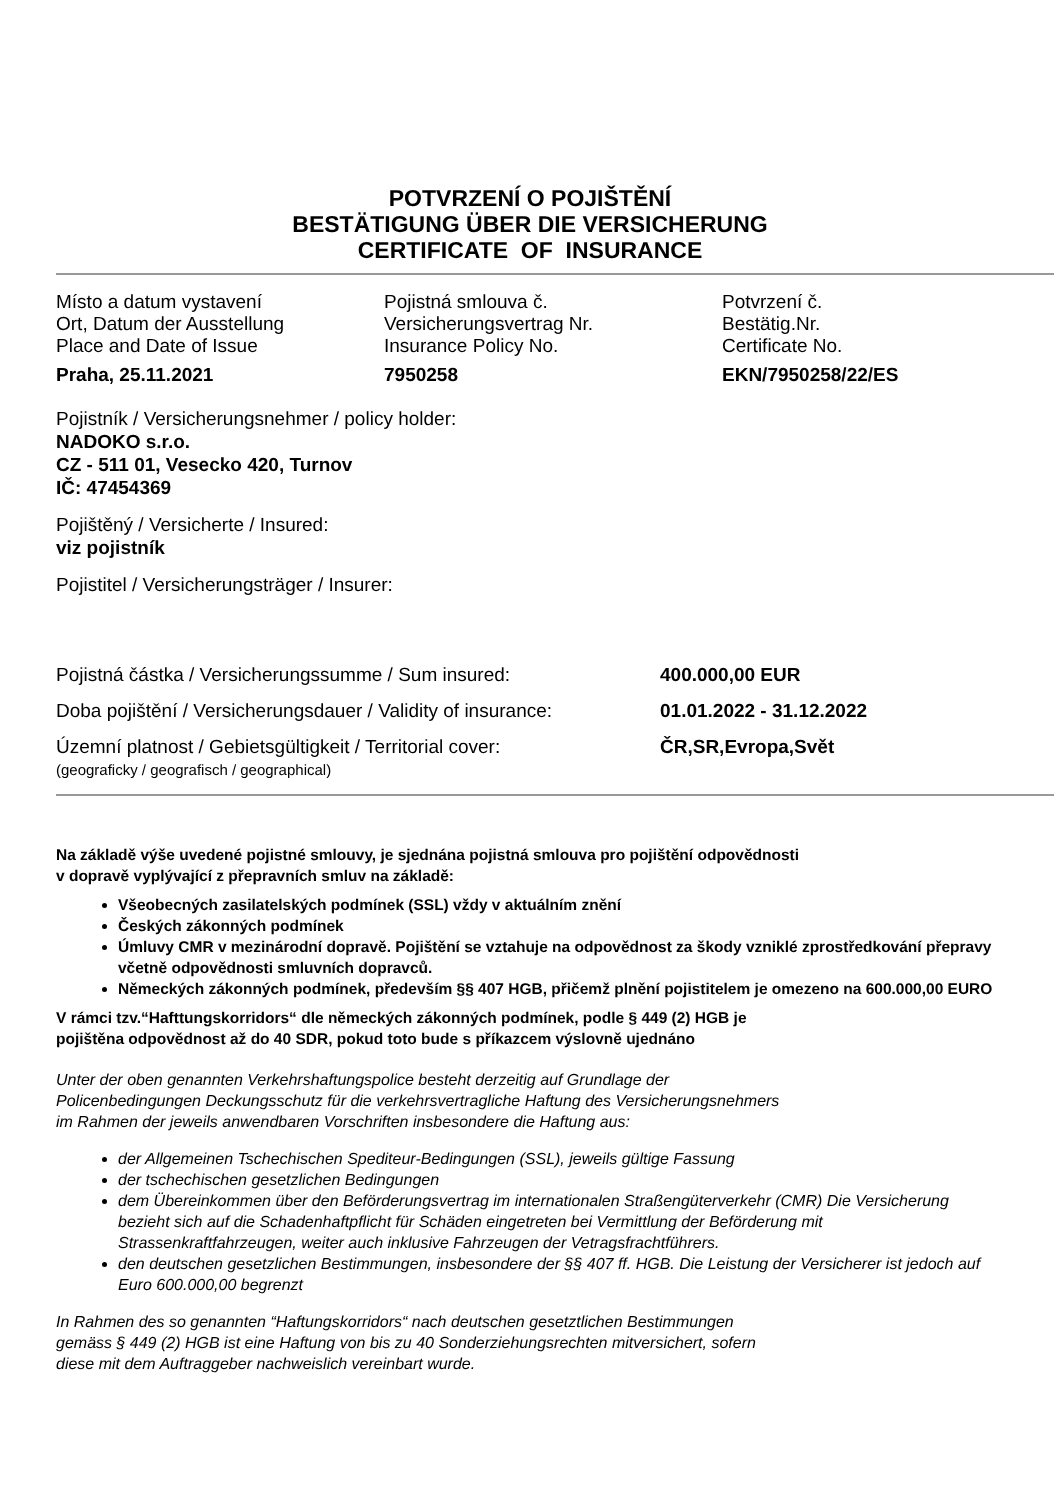POTVRZENÍ O POJIŠTĚNÍ
BESTÄTIGUNG ÜBER DIE VERSICHERUNG
CERTIFICATE OF INSURANCE
Místo a datum vystavení
Ort, Datum der Ausstellung
Place and Date of Issue
Praha, 25.11.2021
Pojistná smlouva č.
Versicherungsvertrag Nr.
Insurance Policy No.
7950258
Potvrzení č.
Bestätig.Nr.
Certificate No.
EKN/7950258/22/ES
Pojistník / Versicherungsnehmer / policy holder:
NADOKO s.r.o.
CZ - 511 01, Vesecko 420, Turnov
IČ: 47454369
Pojištěný / Versicherte / Insured:
viz pojistník
Pojistitel / Versicherungsträger / Insurer:
Pojistná částka / Versicherungssumme / Sum insured: 400.000,00 EUR
Doba pojištění / Versicherungsdauer / Validity of insurance:
01.01.2022 - 31.12.2022
Územní platnost / Gebietsgültigkeit / Territorial cover:
(geograficky / geografisch / geographical)
ČR,SR,Evropa,Svět
Na základě výše uvedené pojistné smlouvy, je sjednána pojistná smlouva pro pojištění odpovědnosti
v dopravě vyplývající z přepravních smluv na základě:
Všeobecných zasilatelských podmínek (SSL) vždy v aktuálním znění
Českých zákonných podmínek
Úmluvy CMR v mezinárodní dopravě. Pojištění se vztahuje na odpovědnost za škody vzniklé zprostředkování přepravy včetně odpovědnosti smluvních dopravců.
Německých zákonných podmínek, především §§ 407 HGB, přičemž plnění pojistitelem je omezeno na 600.000,00 EURO
V rámci tzv.“Hafttungskorridors“ dle německých zákonných podmínek, podle § 449 (2) HGB je
pojištěna odpovědnost až do 40 SDR, pokud toto bude s příkazcem výslovně ujednáno
Unter der oben genannten Verkehrshaftungspolice besteht derzeitig auf Grundlage der
Policenbedingungen Deckungsschutz für die verkehrsvertragliche Haftung des Versicherungsnehmers
im Rahmen der jeweils anwendbaren Vorschriften insbesondere die Haftung aus:
der Allgemeinen Tschechischen Spediteur-Bedingungen (SSL), jeweils gültige Fassung
der tschechischen gesetzlichen Bedingungen
dem Übereinkommen über den Beförderungsvertrag im internationalen Straßengüterverkehr (CMR) Die Versicherung bezieht sich auf die Schadenhaftpflicht für Schäden eingetreten bei Vermittlung der Beförderung mit Strassenkraftfahrzeugen, weiter auch inklusive Fahrzeugen der Vetragsfrachtführers.
den deutschen gesetzlichen Bestimmungen, insbesondere der §§ 407 ff. HGB. Die Leistung der Versicherer ist jedoch auf Euro 600.000,00 begrenzt
In Rahmen des so genannten “Haftungskorridors“ nach deutschen gesetztlichen Bestimmungen
gemäss § 449 (2) HGB ist eine Haftung von bis zu 40 Sonderziehungsrechten mitversichert, sofern
diese mit dem Auftraggeber nachweislich vereinbart wurde.